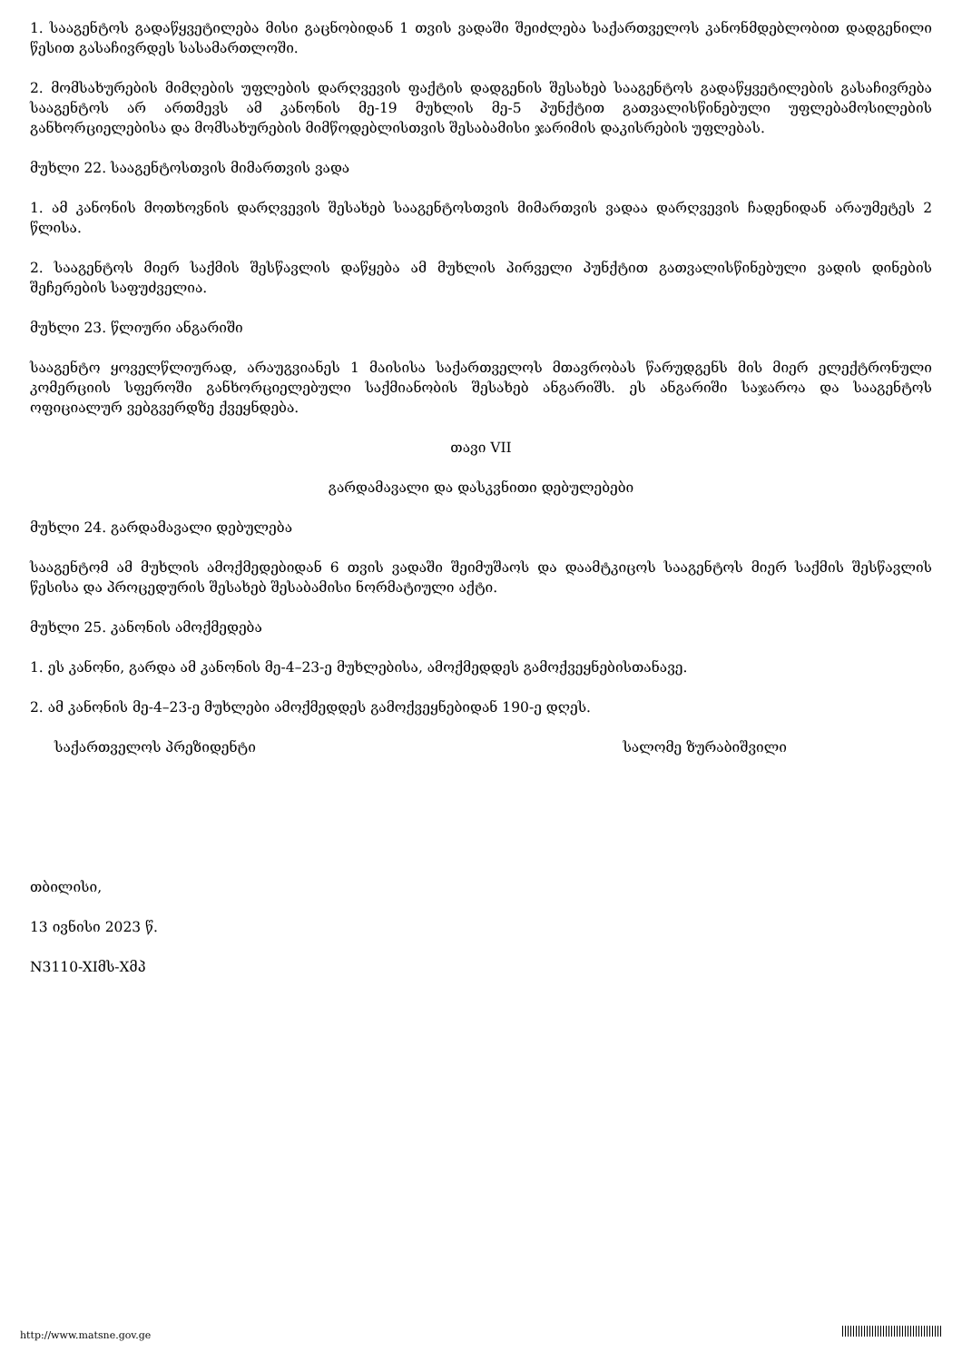1. სააგენტოს გადაწყვეტილება მისი გაცნობიდან 1 თვის ვადაში შეიძლება საქართველოს კანონმდებლობით დადგენილი წესით გასაჩივრდეს სასამართლოში.
2. მომსახურების მიმღების უფლების დარღვევის ფაქტის დადგენის შესახებ სააგენტოს გადაწყვეტილების გასაჩივრება სააგენტოს არ ართმევს ამ კანონის მე-19 მუხლის მე-5 პუნქტით გათვალისწინებული უფლებამოსილების განხორციელებისა და მომსახურების მიმწოდებლისთვის შესაბამისი ჯარიმის დაკისრების უფლებას.
მუხლი 22. სააგენტოსთვის მიმართვის ვადა
1. ამ კანონის მოთხოვნის დარღვევის შესახებ სააგენტოსთვის მიმართვის ვადაა დარღვევის ჩადენიდან არაუმეტეს 2 წლისა.
2. სააგენტოს მიერ საქმის შესწავლის დაწყება ამ მუხლის პირველი პუნქტით გათვალისწინებული ვადის დინების შეჩერების საფუძველია.
მუხლი 23. წლიური ანგარიში
სააგენტო ყოველწლიურად, არაუგვიანეს 1 მაისისა საქართველოს მთავრობას წარუდგენს მის მიერ ელექტრონული კომერციის სფეროში განხორციელებული საქმიანობის შესახებ ანგარიშს. ეს ანგარიში საჯაროა და სააგენტოს ოფიციალურ ვებგვერდზე ქვეყნდება.
თავი VII
გარდამავალი და დასკვნითი დებულებები
მუხლი 24. გარდამავალი დებულება
სააგენტომ ამ მუხლის ამოქმედებიდან 6 თვის ვადაში შეიმუშაოს და დაამტკიცოს სააგენტოს მიერ საქმის შესწავლის წესისა და პროცედურის შესახებ შესაბამისი ნორმატიული აქტი.
მუხლი 25. კანონის ამოქმედება
1. ეს კანონი, გარდა ამ კანონის მე-4–23-ე მუხლებისა, ამოქმედდეს გამოქვეყნებისთანავე.
2. ამ კანონის მე-4–23-ე მუხლები ამოქმედდეს გამოქვეყნებიდან 190-ე დღეს.
საქართველოს პრეზიდენტი სალომე ზურაბიშვილი
თბილისი,
13 ივნისი 2023 წ.
N3110-XIმს-Xმპ
http://www.matsne.gov.ge